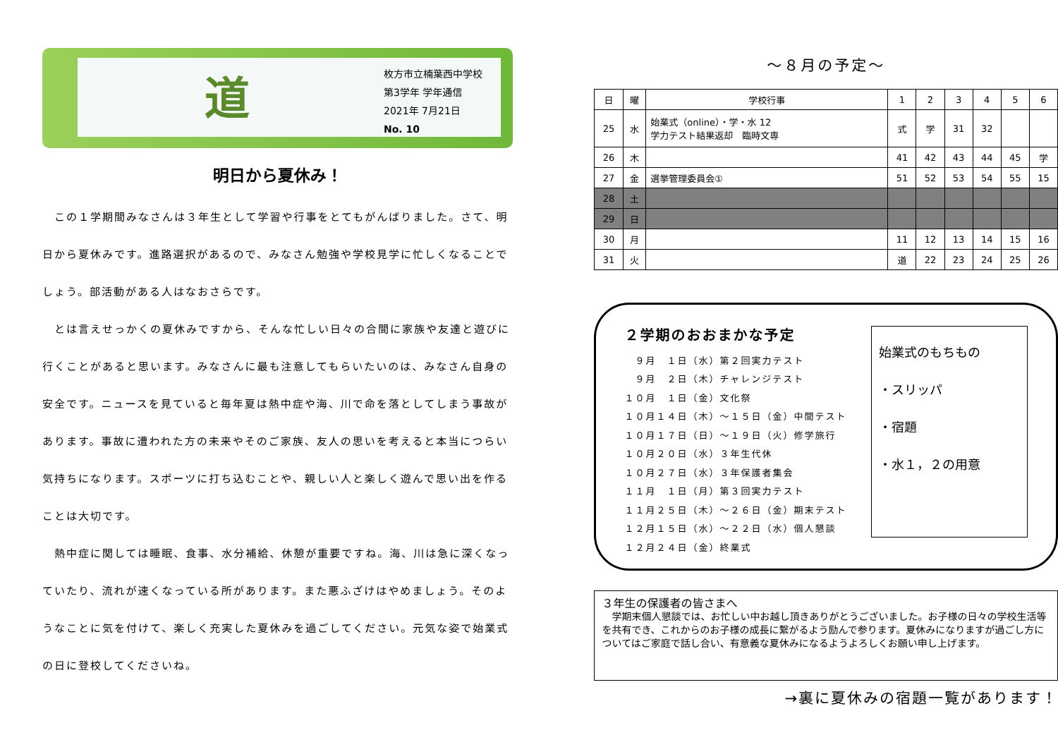道
枚方市立楠葉西中学校
第3学年 学年通信
2021年 7月21日
No. 10
明日から夏休み！
　この１学期間みなさんは３年生として学習や行事をとてもがんばりました。さて、明日から夏休みです。進路選択があるので、みなさん勉強や学校見学に忙しくなることでしょう。部活動がある人はなおさらです。
　とは言えせっかくの夏休みですから、そんな忙しい日々の合間に家族や友達と遊びに行くことがあると思います。みなさんに最も注意してもらいたいのは、みなさん自身の安全です。ニュースを見ていると毎年夏は熱中症や海、川で命を落としてしまう事故があります。事故に遭われた方の未来やそのご家族、友人の思いを考えると本当につらい気持ちになります。スポーツに打ち込むことや、親しい人と楽しく遊んで思い出を作ることは大切です。
　熱中症に関しては睡眠、食事、水分補給、休憩が重要ですね。海、川は急に深くなっていたり、流れが速くなっている所があります。また悪ふざけはやめましょう。そのようなことに気を付けて、楽しく充実した夏休みを過ごしてください。元気な姿で始業式の日に登校してくださいね。
～８月の予定～
| 日 | 曜 | 学校行事 | 1 | 2 | 3 | 4 | 5 | 6 |
| --- | --- | --- | --- | --- | --- | --- | --- | --- |
| 25 | 水 | 始業式（online）・学・水 12 学力テスト結果返却 臨時文専 | 式 | 学 | 31 | 32 | | |
| 26 | 木 | | 41 | 42 | 43 | 44 | 45 | 学 |
| 27 | 金 | 選挙管理委員会① | 51 | 52 | 53 | 54 | 55 | 15 |
| 28 | 土 | | | | | | | |
| 29 | 日 | | | | | | | |
| 30 | 月 | | 11 | 12 | 13 | 14 | 15 | 16 |
| 31 | 火 | | 道 | 22 | 23 | 24 | 25 | 26 |
２学期のおおまかな予定
　９月　１日（水）第２回実力テスト
　９月　２日（木）チャレンジテスト
１０月　１日（金）文化祭
１０月１４日（木）～１５日（金）中間テスト
１０月１７日（日）～１９日（火）修学旅行
１０月２０日（水）３年生代休
１０月２７日（水）３年保護者集会
１１月　１日（月）第３回実力テスト
１１月２５日（木）～２６日（金）期末テスト
１２月１５日（水）～２２日（水）個人懇談
１２月２４日（金）終業式
始業式のもちもの
・スリッパ
・宿題
・水１，２の用意
３年生の保護者の皆さまへ
　学期末個人懇談では、お忙しい中お越し頂きありがとうございました。お子様の日々の学校生活等を共有でき、これからのお子様の成長に繋がるよう励んで参ります。夏休みになりますが過ごし方についてはご家庭で話し合い、有意義な夏休みになるようよろしくお願い申し上げます。
→裏に夏休みの宿題一覧があります！